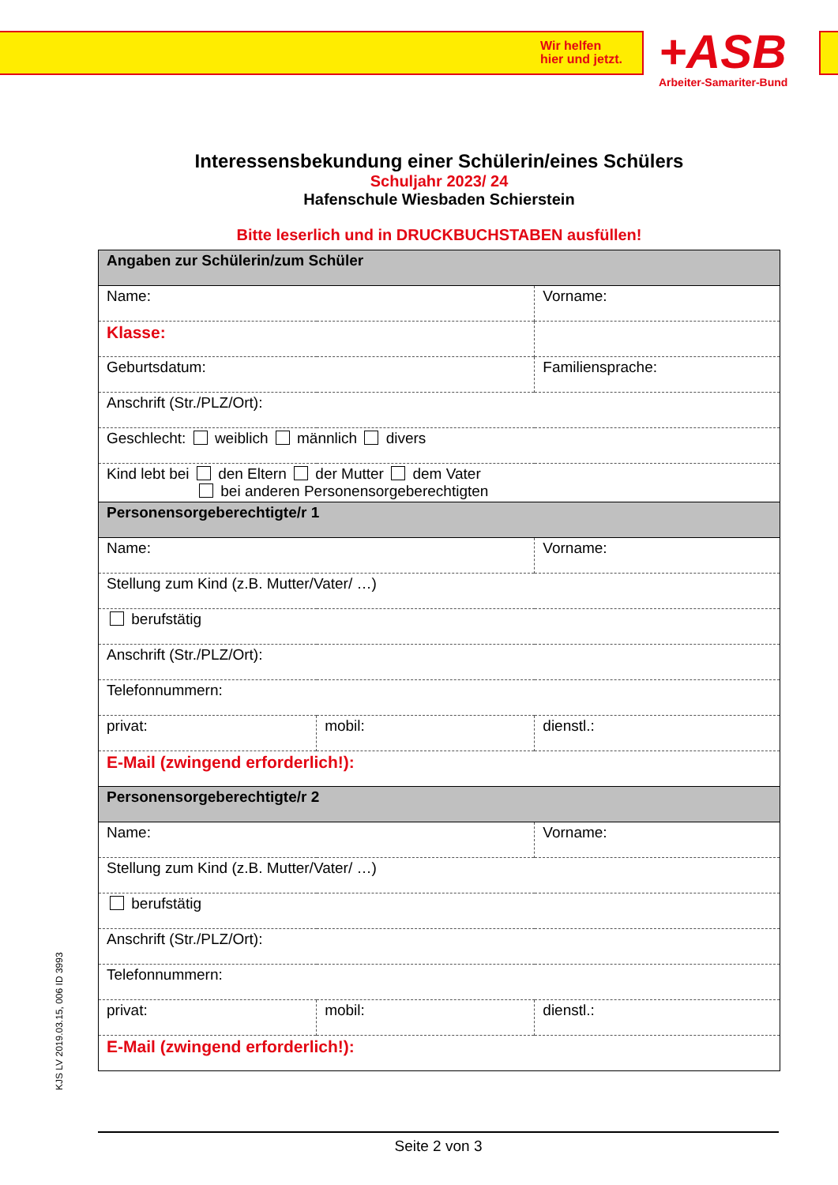Wir helfen
hier und jetzt.
+ASB
Arbeiter-Samariter-Bund
Interessensbekundung einer Schülerin/eines Schülers
Schuljahr 2023/ 24
Hafenschule Wiesbaden Schierstein
Bitte leserlich und in DRUCKBUCHSTABEN ausfüllen!
| Angaben zur Schülerin/zum Schüler | | |
| Name: | | Vorname: |
| Klasse: | | |
| Geburtsdatum: | | Familiensprache: |
| Anschrift (Str./PLZ/Ort): | | |
| Geschlecht: weiblich männlich divers | | |
| Kind lebt bei den Eltern der Mutter dem Vater bei anderen Personensorgeberechtigten | | |
| Personensorgeberechtigte/r 1 | | |
| Name: | | Vorname: |
| Stellung zum Kind (z.B. Mutter/Vater/ …) | | |
| berufstätig | | |
| Anschrift (Str./PLZ/Ort): | | |
| Telefonnummern: | | |
| privat: | mobil: | dienstl.: |
| E-Mail (zwingend erforderlich!): | | |
| Personensorgeberechtigte/r 2 | | |
| Name: | | Vorname: |
| Stellung zum Kind (z.B. Mutter/Vater/ …) | | |
| berufstätig | | |
| Anschrift (Str./PLZ/Ort): | | |
| Telefonnummern: | | |
| privat: | mobil: | dienstl.: |
| E-Mail (zwingend erforderlich!): | | |
KJS LV 2019.03.15, 006 ID 3993
Seite 2 von 3